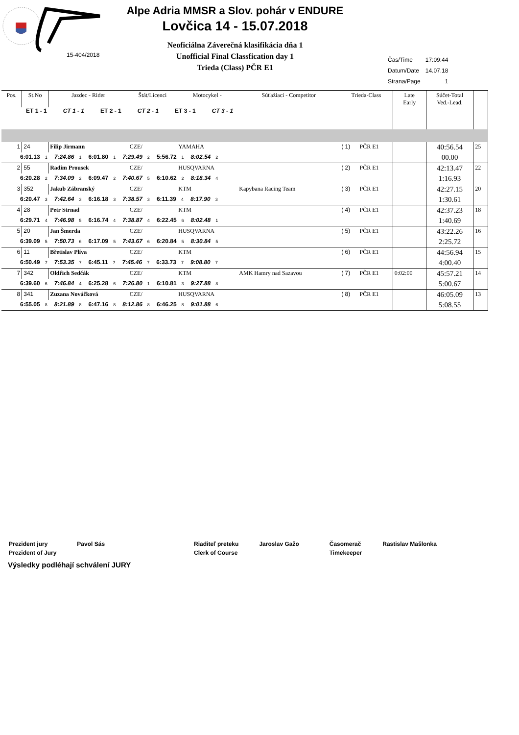Alpe Adria MMSR a Slov. pohár v ENDURE
Lovčica 14 - 15.07.2018
15-404/2018
Neoficiálna Záverečná klasifikácia dňa 1
Unofficial Final Classfication day 1
Trieda (Class) PČR E1
| Čas/Time | 17:09:44 |
| Datum/Date | 14.07.18 |
| Strana/Page | 1 |
| Pos. | St.No | Jazdec - Rider | Štát/Licenci | Motocykel - | Súťažiaci - Competitor | Trieda-Class | | Late Early | Súčet-Total Ved.-Lead. | |
| --- | --- | --- | --- | --- | --- | --- | --- | --- | --- | --- |
| ET 1 - 1 CT 1 - 1 ET 2 - 1 CT 2 - 1 ET 3 - 1 CT 3 - 1 | | | | | | | | | | |
| 1 | 24 | Filip Jirmann | CZE/ | YAMAHA | | ( 1) | PČR E1 | | 40:56.54 | 25 |
| 6:01.13 1 7:24.86 1 6:01.80 1 7:29.49 2 5:56.72 1 8:02.54 2 | | | | | | | | | 00.00 | |
| 2 | 55 | Radim Prousek | CZE/ | HUSQVARNA | | ( 2) | PČR E1 | | 42:13.47 | 22 |
| 6:20.28 2 7:34.09 2 6:09.47 2 7:40.67 5 6:10.62 2 8:18.34 4 | | | | | | | | | 1:16.93 | |
| 3 | 352 | Jakub Zábranský | CZE/ | KTM | Kapybana Racing Team | ( 3) | PČR E1 | | 42:27.15 | 20 |
| 6:20.47 3 7:42.64 3 6:16.18 3 7:38.57 3 6:11.39 4 8:17.90 3 | | | | | | | | | 1:30.61 | |
| 4 | 28 | Petr Strnad | CZE/ | KTM | | ( 4) | PČR E1 | | 42:37.23 | 18 |
| 6:29.71 4 7:46.98 5 6:16.74 4 7:38.87 4 6:22.45 6 8:02.48 1 | | | | | | | | | 1:40.69 | |
| 5 | 20 | Jan Šmerda | CZE/ | HUSQVARNA | | ( 5) | PČR E1 | | 43:22.26 | 16 |
| 6:39.09 5 7:50.73 6 6:17.09 5 7:43.67 6 6:20.84 5 8:30.84 5 | | | | | | | | | 2:25.72 | |
| 6 | 11 | Břetislav Plíva | CZE/ | KTM | | ( 6) | PČR E1 | | 44:56.94 | 15 |
| 6:50.49 7 7:53.35 7 6:45.11 7 7:45.46 7 6:33.73 7 9:08.80 7 | | | | | | | | | 4:00.40 | |
| 7 | 342 | Oldřich Sedčák | CZE/ | KTM | AMK Hamry nad Sazavou | ( 7) | PČR E1 | 0:02:00 | 45:57.21 | 14 |
| 6:39.60 6 7:46.84 4 6:25.28 6 7:26.80 1 6:10.81 3 9:27.88 8 | | | | | | | | | 5:00.67 | |
| 8 | 341 | Zuzana Nováčková | CZE/ | HUSQVARNA | | ( 8) | PČR E1 | | 46:05.09 | 13 |
| 6:55.05 8 8:21.89 8 6:47.16 8 8:12.86 8 6:46.25 8 9:01.88 6 | | | | | | | | | 5:08.55 | |
| Prezident jury | Pavol Sás | Riaditeľ preteku | Jaroslav Gažo | Časomerač | Rastislav Mašlonka |
| Prezident of Jury | | Clerk of Course | | Timekeeper | |
Výsledky podléhají schválení JURY